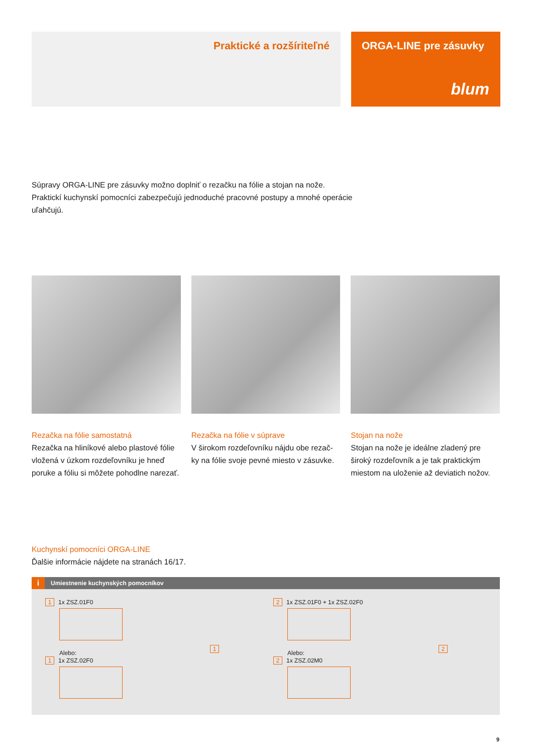Praktické a rozšíriteľné ORGA-LINE pre zásuvky
blum
Súpravy ORGA-LINE pre zásuvky možno doplniť o rezačku na fólie a stojan na nože. Praktickí kuchynskí pomocníci zabezpečujú jednoduché pracovné postupy a mnohé operácie uľahčujú.
Rezačka na fólie samostatná
Rezačka na hliníkové alebo plastové fólie vložená v úzkom rozdeľovníku je hneď poruke a fóliu si môžete pohodlne narezať.
Rezačka na fólie v súprave
V širokom rozdeľovníku nájdu obe rezač-ky na fólie svoje pevné miesto v zásuvke.
Stojan na nože
Stojan na nože je ideálne zladený pre široký rozdeľovník a je tak praktickým miestom na uloženie až deviatich nožov.
Kuchynskí pomocníci ORGA-LINE
Ďalšie informácie nájdete na stranách 16/17.
i Umiestnenie kuchynských pomocníkov
1 1x ZSZ.01F0
Alebo:
1 1x ZSZ.02F0
2 1x ZSZ.01F0 + 1x ZSZ.02F0
Alebo:
2 1x ZSZ.02M0
1 2
9